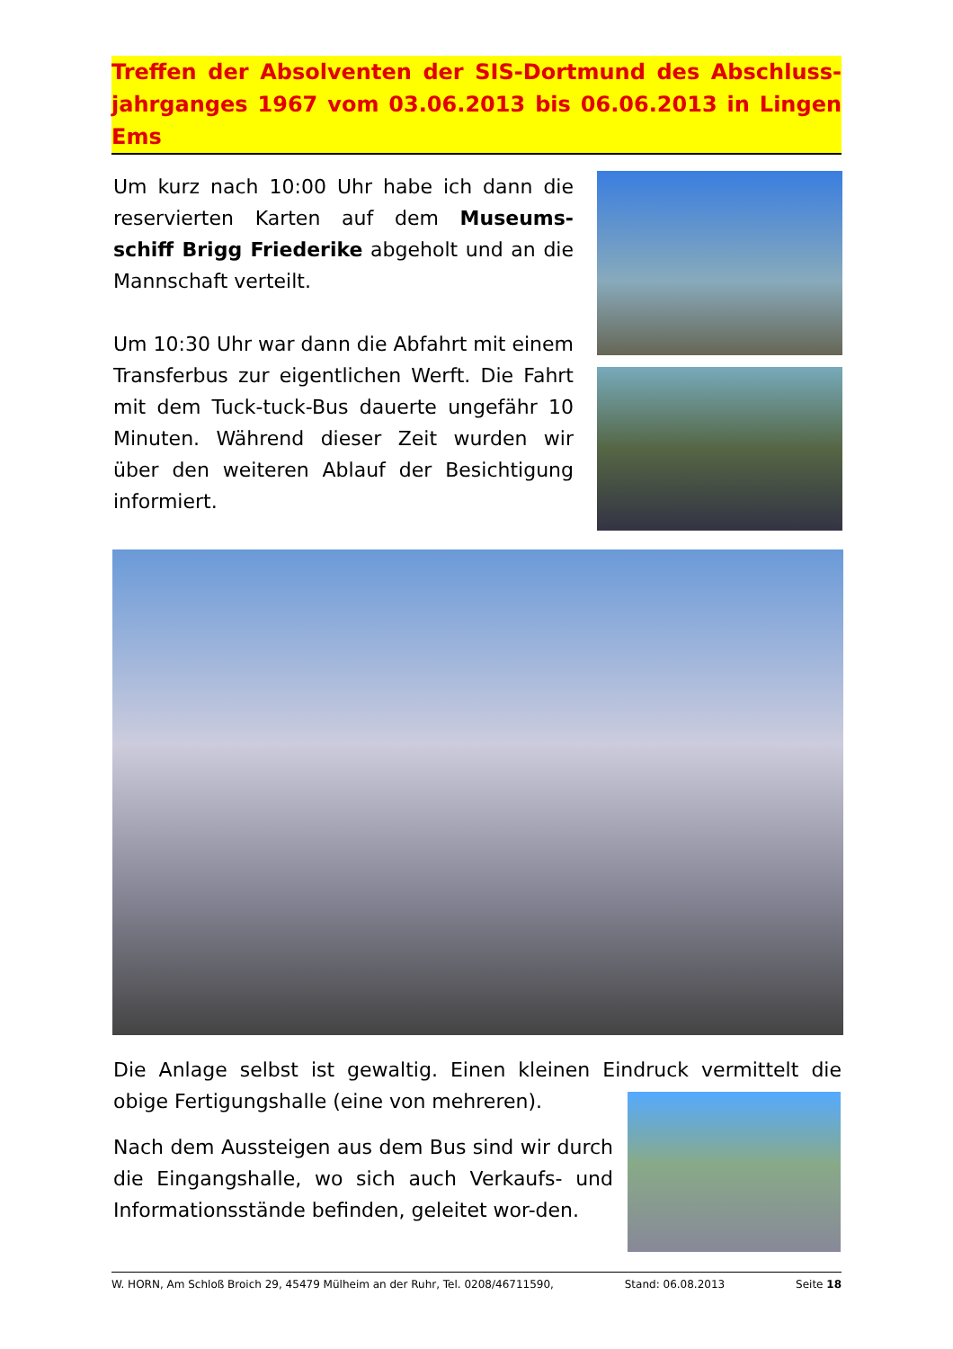Treffen der Absolventen der SIS-Dortmund des Abschluss-jahrganges 1967 vom 03.06.2013 bis 06.06.2013 in Lingen Ems
Um kurz nach 10:00 Uhr habe ich dann die reservierten Karten auf dem Museums-schiff Brigg Friederike abgeholt und an die Mannschaft verteilt.
Um 10:30 Uhr war dann die Abfahrt mit einem Transferbus zur eigentlichen Werft. Die Fahrt mit dem Tuck-tuck-Bus dauerte ungefähr 10 Minuten. Während dieser Zeit wurden wir über den weiteren Ablauf der Besichtigung informiert.
Die Anlage selbst ist gewaltig. Einen kleinen Eindruck vermittelt die obige Fertigungshalle (eine von mehreren).
Nach dem Aussteigen aus dem Bus sind wir durch die Eingangshalle, wo sich auch Verkaufs- und Informationsstände befinden, geleitet wor-den.
W. HORN, Am Schloß Broich 29, 45479 Mülheim an der Ruhr, Tel. 0208/46711590, Stand: 06.08.2013 Seite 18